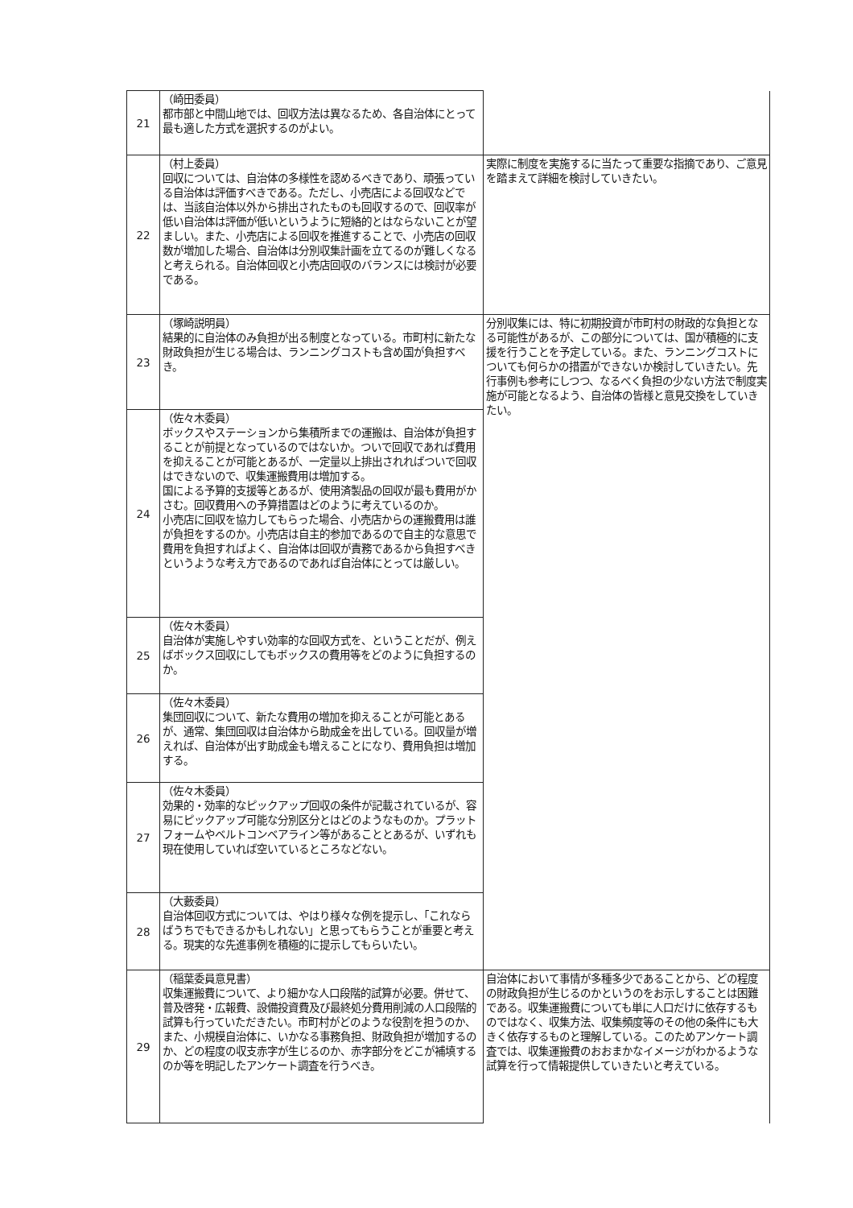| 21 | （崎田委員） 都市部と中間山地では、回収方法は異なるため、各自治体にとって最も適した方式を選択するのがよい。 | |
| 22 | （村上委員） 回収については、自治体の多様性を認めるべきであり、頑張っている自治体は評価すべきである。ただし、小売店による回収などでは、当該自治体以外から排出されたものも回収するので、回収率が低い自治体は評価が低いというように短絡的とはならないことが望ましい。また、小売店による回収を推進することで、小売店の回収数が増加した場合、自治体は分別収集計画を立てるのが難しくなると考えられる。自治体回収と小売店回収のバランスには検討が必要である。 | 実際に制度を実施するに当たって重要な指摘であり、ご意見を踏まえて詳細を検討していきたい。 |
| 23 | （塚崎説明員） 結果的に自治体のみ負担が出る制度となっている。市町村に新たな財政負担が生じる場合は、ランニングコストも含め国が負担すべき。 | 分別収集には、特に初期投資が市町村の財政的な負担となる可能性があるが、この部分については、国が積極的に支援を行うことを予定している。また、ランニングコストについても何らかの措置ができないか検討していきたい。先行事例も参考にしつつ、なるべく負担の少ない方法で制度実施が可能となるよう、自治体の皆様と意見交換をしていきたい。 |
| 24 | （佐々木委員） ボックスやステーションから集積所までの運搬は、自治体が負担することが前提となっているのではないか。ついで回収であれば費用を抑えることが可能とあるが、一定量以上排出されればついで回収はできないので、収集運搬費用は増加する。 国による予算的支援等とあるが、使用済製品の回収が最も費用がかさむ。回収費用への予算措置はどのように考えているのか。 小売店に回収を協力してもらった場合、小売店からの運搬費用は誰が負担をするのか。小売店は自主的参加であるので自主的な意思で費用を負担すればよく、自治体は回収が責務であるから負担すべきというような考え方であるのであれば自治体にとっては厳しい。 | |
| 25 | （佐々木委員） 自治体が実施しやすい効率的な回収方式を、ということだが、例えばボックス回収にしてもボックスの費用等をどのように負担するのか。 | |
| 26 | （佐々木委員） 集団回収について、新たな費用の増加を抑えることが可能とあるが、通常、集団回収は自治体から助成金を出している。回収量が増えれば、自治体が出す助成金も増えることになり、費用負担は増加する。 | |
| 27 | （佐々木委員） 効果的・効率的なピックアップ回収の条件が記載されているが、容易にピックアップ可能な分別区分とはどのようなものか。プラットフォームやベルトコンベアライン等があることとあるが、いずれも現在使用していれば空いているところなどない。 | |
| 28 | （大藪委員） 自治体回収方式については、やはり様々な例を提示し、「これならばうちでもできるかもしれない」と思ってもらうことが重要と考える。現実的な先進事例を積極的に提示してもらいたい。 | |
| 29 | （稲葉委員意見書） 収集運搬費について、より細かな人口段階的試算が必要。併せて、普及啓発・広報費、設備投資費及び最終処分費用削減の人口段階的試算も行っていただきたい。市町村がどのような役割を担うのか、また、小規模自治体に、いかなる事務負担、財政負担が増加するのか、どの程度の収支赤字が生じるのか、赤字部分をどこが補填するのか等を明記したアンケート調査を行うべき。 | 自治体において事情が多種多少であることから、どの程度の財政負担が生じるのかというのをお示しすることは困難である。収集運搬費についても単に人口だけに依存するものではなく、収集方法、収集頻度等のその他の条件にも大きく依存するものと理解している。このためアンケート調査では、収集運搬費のおおまかなイメージがわかるような試算を行って情報提供していきたいと考えている。 |